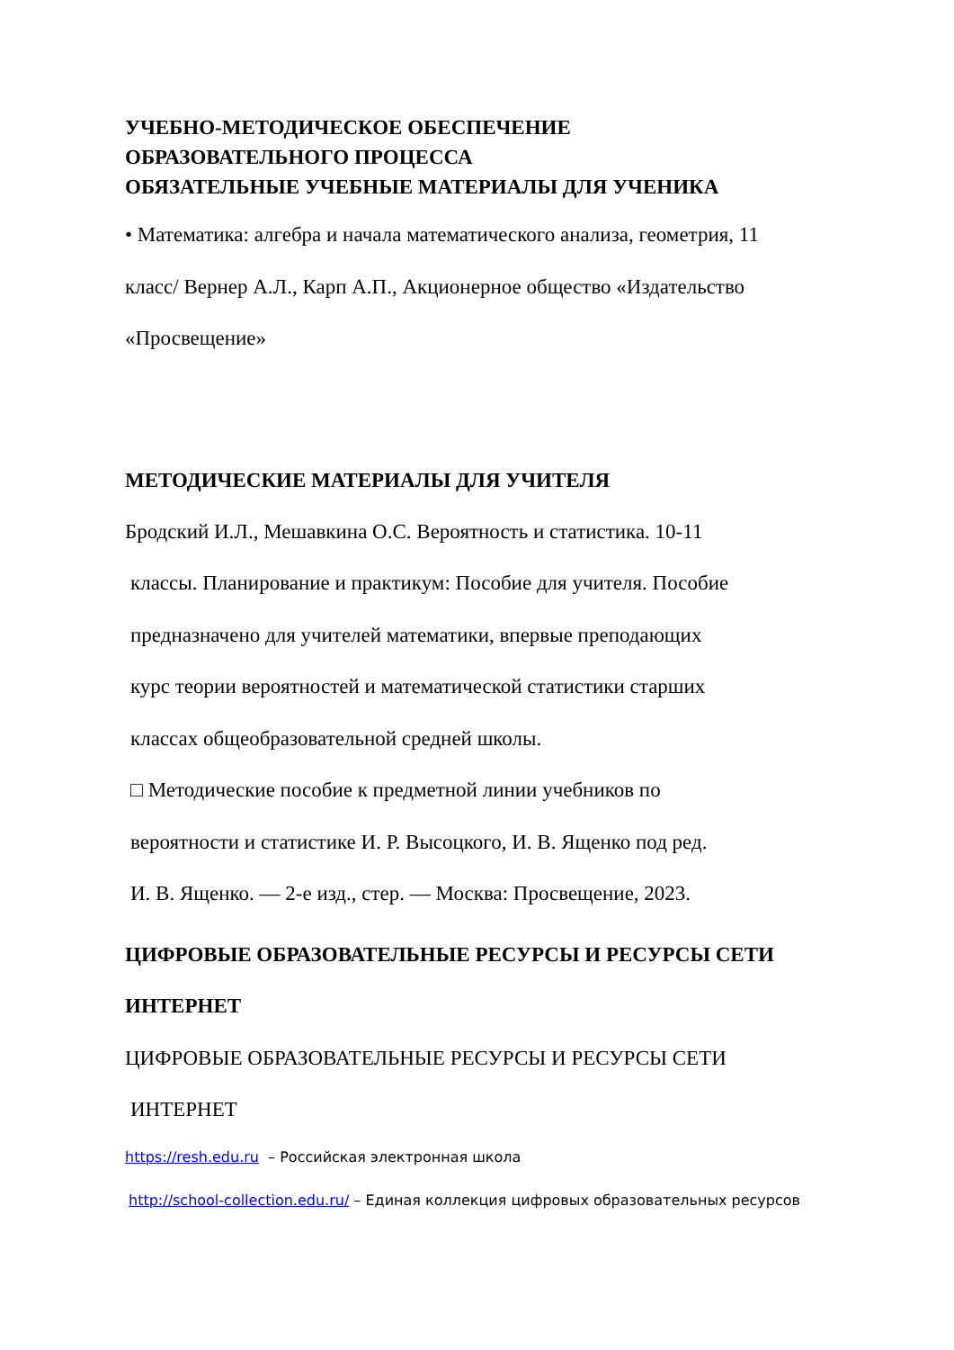УЧЕБНО-МЕТОДИЧЕСКОЕ ОБЕСПЕЧЕНИЕ
ОБРАЗОВАТЕЛЬНОГО ПРОЦЕССА
ОБЯЗАТЕЛЬНЫЕ УЧЕБНЫЕ МАТЕРИАЛЫ ДЛЯ УЧЕНИКА
• Математика: алгебра и начала математического анализа, геометрия, 11
класс/ Вернер А.Л., Карп А.П., Акционерное общество «Издательство
«Просвещение»
МЕТОДИЧЕСКИЕ МАТЕРИАЛЫ ДЛЯ УЧИТЕЛЯ
Бродский И.Л., Мешавкина О.С. Вероятность и статистика. 10-11
классы. Планирование и практикум: Пособие для учителя. Пособие
предназначено для учителей математики, впервые преподающих
курс теории вероятностей и математической статистики старших
классах общеобразовательной средней школы.
□ Методические пособие к предметной линии учебников по
вероятности и статистике И. Р. Высоцкого, И. В. Ященко под ред.
И. В. Ященко. — 2-е изд., стер. — Москва: Просвещение, 2023.
ЦИФРОВЫЕ ОБРАЗОВАТЕЛЬНЫЕ РЕСУРСЫ И РЕСУРСЫ СЕТИ
ИНТЕРНЕТ
ЦИФРОВЫЕ ОБРАЗОВАТЕЛЬНЫЕ РЕСУРСЫ И РЕСУРСЫ СЕТИ
ИНТЕРНЕТ
https://resh.edu.ru – Российская электронная школа
http://school-collection.edu.ru/ – Единая коллекция цифровых образовательных ресурсов